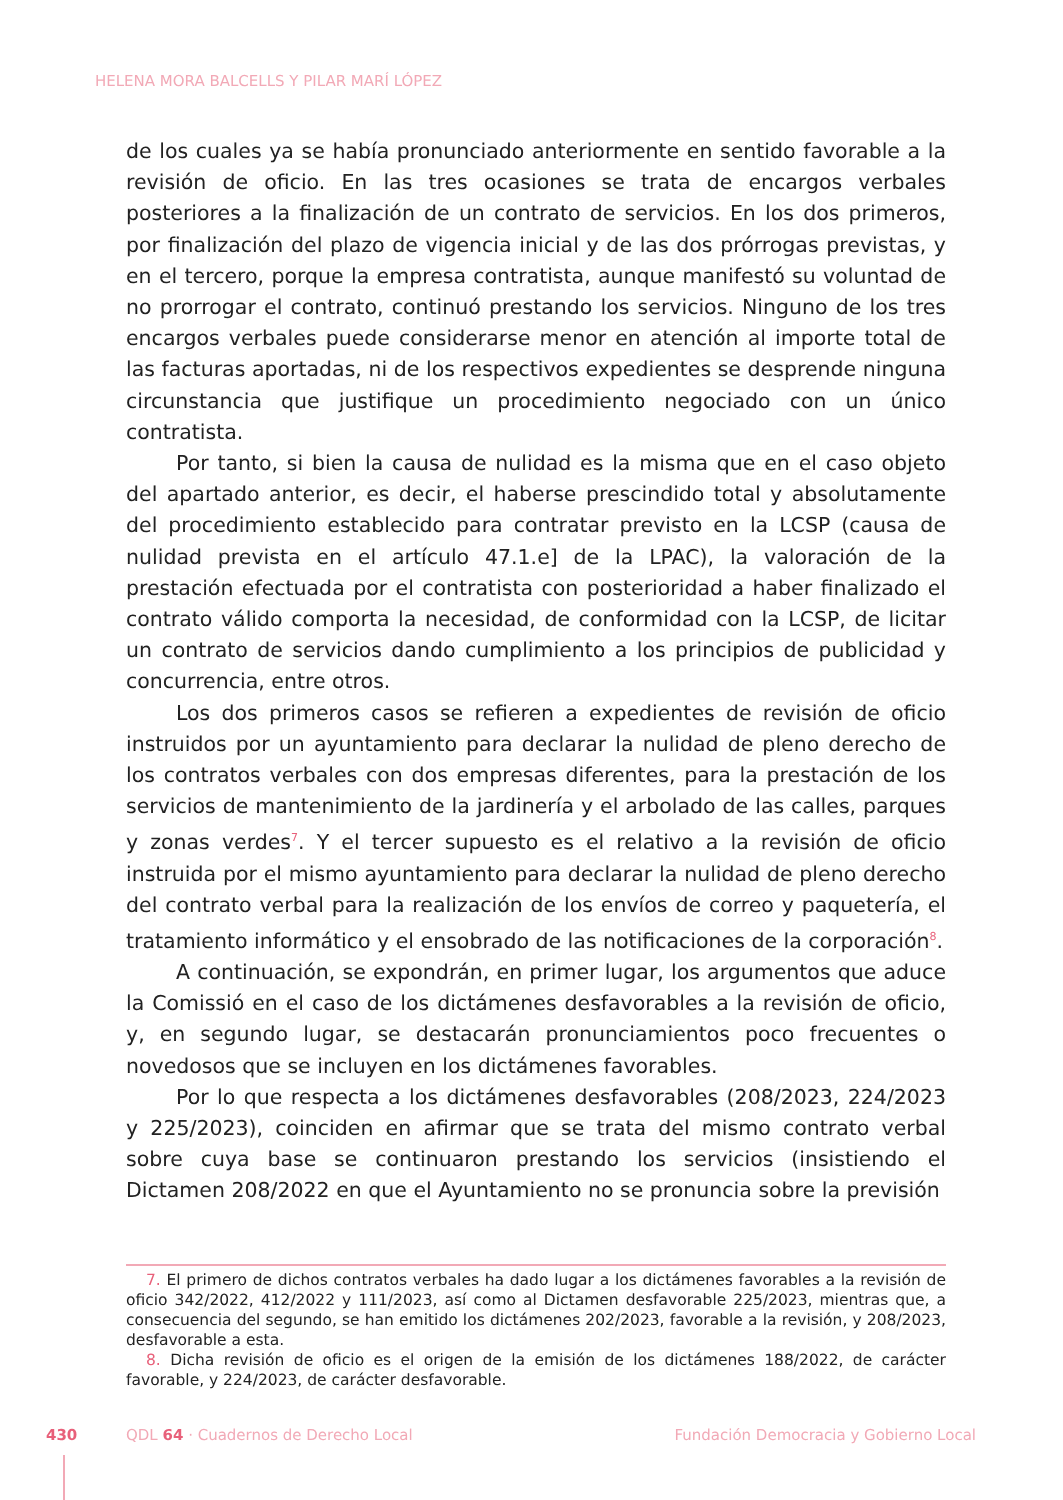HELENA MORA BALCELLS Y PILAR MARÍ LÓPEZ
de los cuales ya se había pronunciado anteriormente en sentido favorable a la revisión de oficio. En las tres ocasiones se trata de encargos verbales posteriores a la finalización de un contrato de servicios. En los dos primeros, por finalización del plazo de vigencia inicial y de las dos prórrogas previstas, y en el tercero, porque la empresa contratista, aunque manifestó su voluntad de no prorrogar el contrato, continuó prestando los servicios. Ninguno de los tres encargos verbales puede considerarse menor en atención al importe total de las facturas aportadas, ni de los respectivos expedientes se desprende ninguna circunstancia que justifique un procedimiento negociado con un único contratista.
Por tanto, si bien la causa de nulidad es la misma que en el caso objeto del apartado anterior, es decir, el haberse prescindido total y absolutamente del procedimiento establecido para contratar previsto en la LCSP (causa de nulidad prevista en el artículo 47.1.e] de la LPAC), la valoración de la prestación efectuada por el contratista con posterioridad a haber finalizado el contrato válido comporta la necesidad, de conformidad con la LCSP, de licitar un contrato de servicios dando cumplimiento a los principios de publicidad y concurrencia, entre otros.
Los dos primeros casos se refieren a expedientes de revisión de oficio instruidos por un ayuntamiento para declarar la nulidad de pleno derecho de los contratos verbales con dos empresas diferentes, para la prestación de los servicios de mantenimiento de la jardinería y el arbolado de las calles, parques y zonas verdes<sup>7</sup>. Y el tercer supuesto es el relativo a la revisión de oficio instruida por el mismo ayuntamiento para declarar la nulidad de pleno derecho del contrato verbal para la realización de los envíos de correo y paquetería, el tratamiento informático y el ensobrado de las notificaciones de la corporación<sup>8</sup>.
A continuación, se expondrán, en primer lugar, los argumentos que aduce la Comissió en el caso de los dictámenes desfavorables a la revisión de oficio, y, en segundo lugar, se destacarán pronunciamientos poco frecuentes o novedosos que se incluyen en los dictámenes favorables.
Por lo que respecta a los dictámenes desfavorables (208/2023, 224/2023 y 225/2023), coinciden en afirmar que se trata del mismo contrato verbal sobre cuya base se continuaron prestando los servicios (insistiendo el Dictamen 208/2022 en que el Ayuntamiento no se pronuncia sobre la previsión
7. El primero de dichos contratos verbales ha dado lugar a los dictámenes favorables a la revisión de oficio 342/2022, 412/2022 y 111/2023, así como al Dictamen desfavorable 225/2023, mientras que, a consecuencia del segundo, se han emitido los dictámenes 202/2023, favorable a la revisión, y 208/2023, desfavorable a esta.
8. Dicha revisión de oficio es el origen de la emisión de los dictámenes 188/2022, de carácter favorable, y 224/2023, de carácter desfavorable.
430 QDL 64 · Cuadernos de Derecho Local Fundación Democracia y Gobierno Local